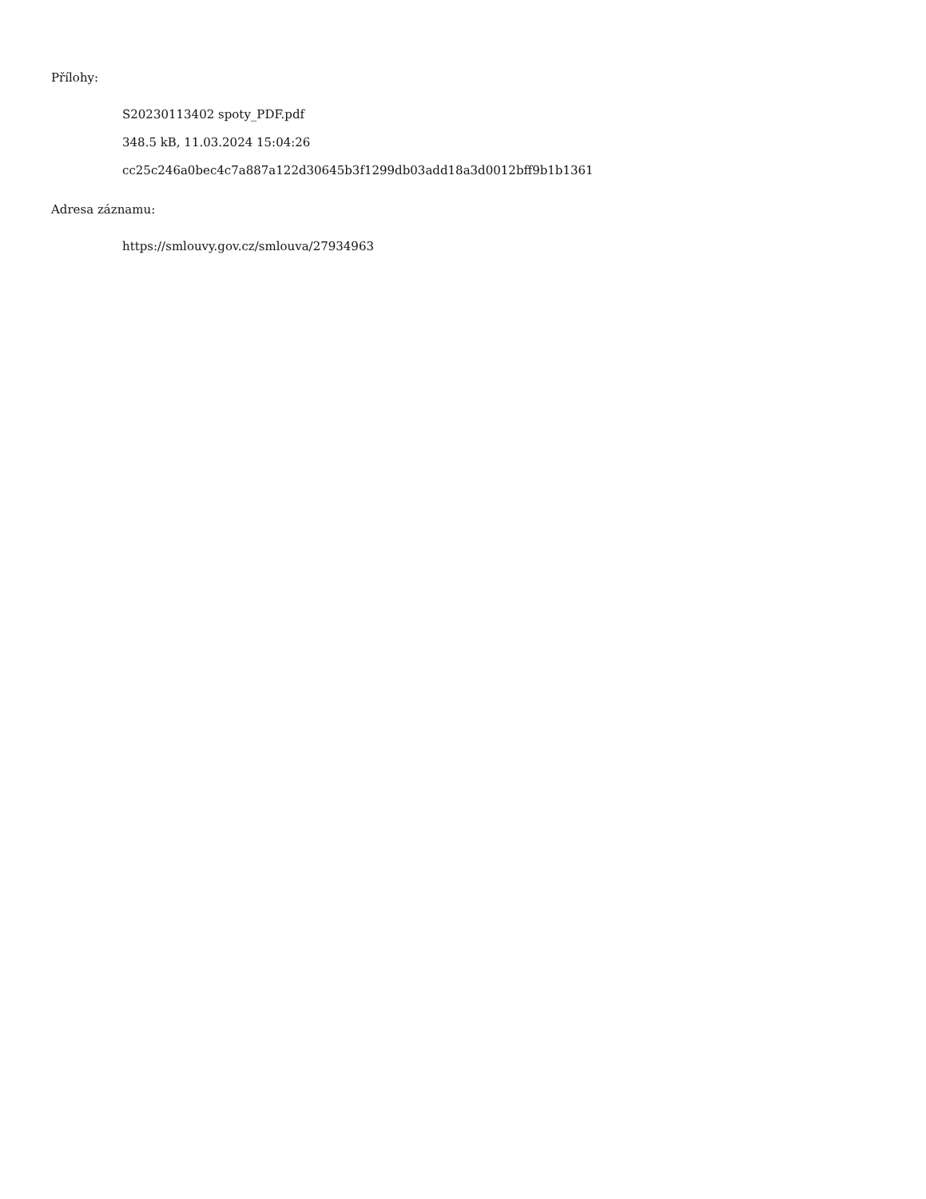Přílohy:
S20230113402 spoty_PDF.pdf
348.5 kB, 11.03.2024 15:04:26
cc25c246a0bec4c7a887a122d30645b3f1299db03add18a3d0012bff9b1b1361
Adresa záznamu:
https://smlouvy.gov.cz/smlouva/27934963